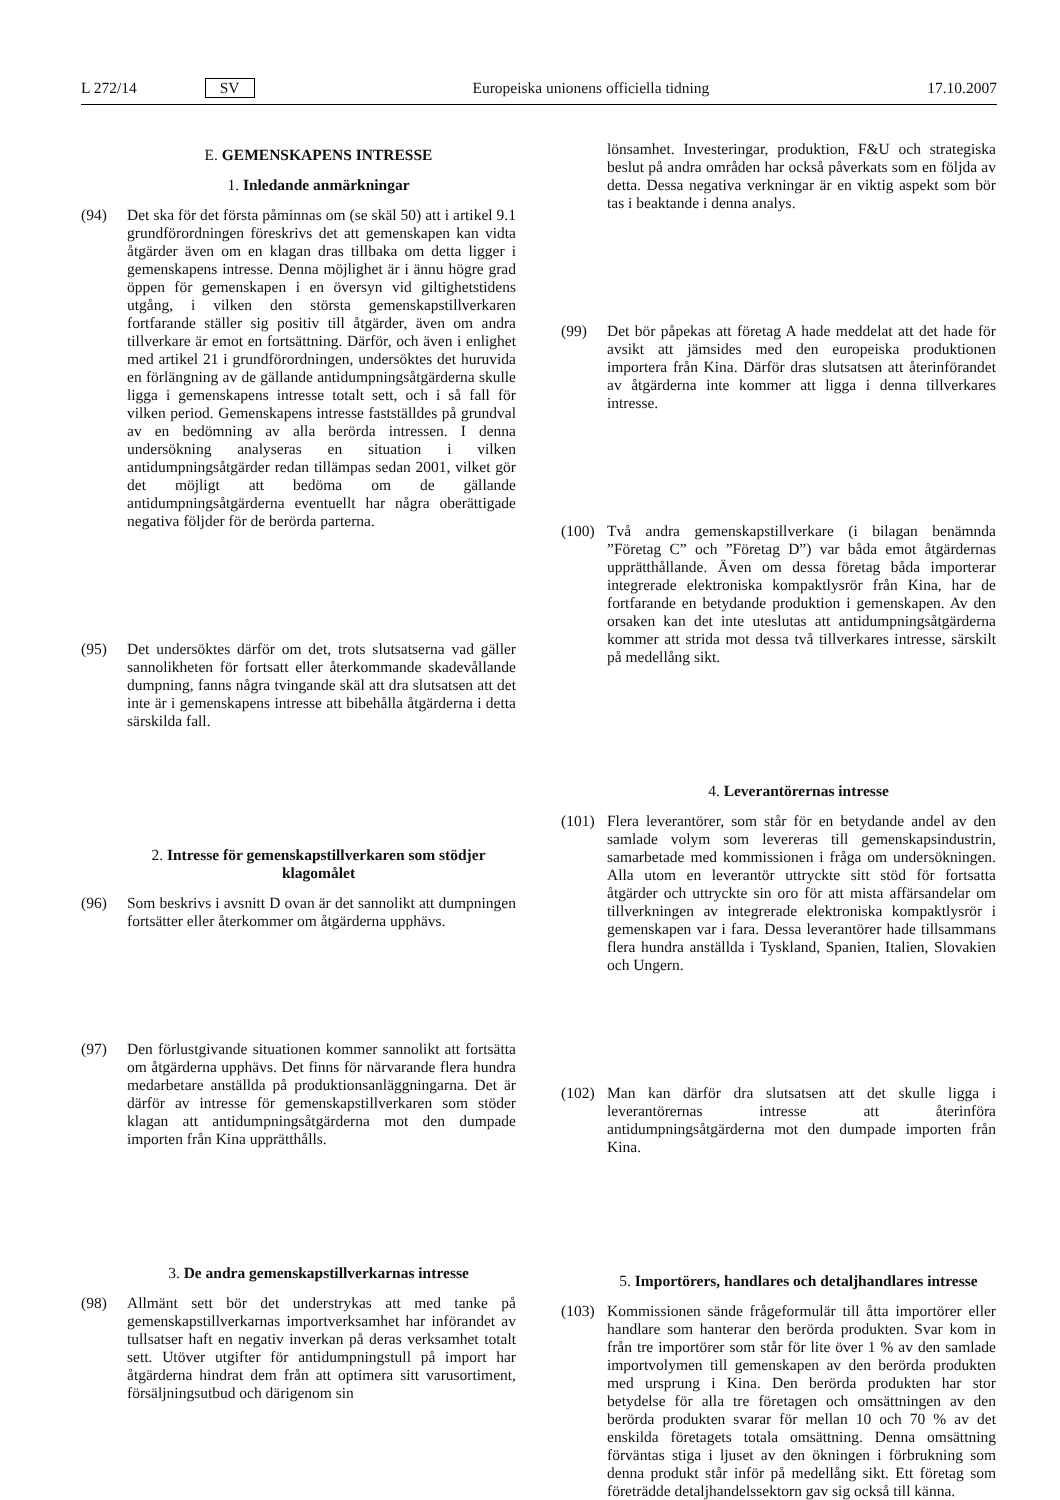L 272/14 SV Europeiska unionens officiella tidning 17.10.2007
E. GEMENSKAPENS INTRESSE
1. Inledande anmärkningar
(94) Det ska för det första påminnas om (se skäl 50) att i artikel 9.1 grundförordningen föreskrivs det att gemenskapen kan vidta åtgärder även om en klagan dras tillbaka om detta ligger i gemenskapens intresse. Denna möjlighet är i ännu högre grad öppen för gemenskapen i en översyn vid giltighetstidens utgång, i vilken den största gemenskapstillverkaren fortfarande ställer sig positiv till åtgärder, även om andra tillverkare är emot en fortsättning. Därför, och även i enlighet med artikel 21 i grundförordningen, undersöktes det huruvida en förlängning av de gällande antidumpningsåtgärderna skulle ligga i gemenskapens intresse totalt sett, och i så fall för vilken period. Gemenskapens intresse fastställdes på grundval av en bedömning av alla berörda intressen. I denna undersökning analyseras en situation i vilken antidumpningsåtgärder redan tillämpas sedan 2001, vilket gör det möjligt att bedöma om de gällande antidumpningsåtgärderna eventuellt har några oberättigade negativa följder för de berörda parterna.
(95) Det undersöktes därför om det, trots slutsatserna vad gäller sannolikheten för fortsatt eller återkommande skadevållande dumpning, fanns några tvingande skäl att dra slutsatsen att det inte är i gemenskapens intresse att bibehålla åtgärderna i detta särskilda fall.
2. Intresse för gemenskapstillverkaren som stödjer klagomålet
(96) Som beskrivs i avsnitt D ovan är det sannolikt att dumpningen fortsätter eller återkommer om åtgärderna upphävs.
(97) Den förlustgivande situationen kommer sannolikt att fortsätta om åtgärderna upphävs. Det finns för närvarande flera hundra medarbetare anställda på produktionsanläggningarna. Det är därför av intresse för gemenskapstillverkaren som stöder klagan att antidumpningsåtgärderna mot den dumpade importen från Kina upprätthålls.
3. De andra gemenskapstillverkarnas intresse
(98) Allmänt sett bör det understrykas att med tanke på gemenskapstillverkarnas importverksamhet har införandet av tullsatser haft en negativ inverkan på deras verksamhet totalt sett. Utöver utgifter för antidumpningstull på import har åtgärderna hindrat dem från att optimera sitt varusortiment, försäljningsutbud och därigenom sin
lönsamhet. Investeringar, produktion, F&U och strategiska beslut på andra områden har också påverkats som en följda av detta. Dessa negativa verkningar är en viktig aspekt som bör tas i beaktande i denna analys.
(99) Det bör påpekas att företag A hade meddelat att det hade för avsikt att jämsides med den europeiska produktionen importera från Kina. Därför dras slutsatsen att återinförandet av åtgärderna inte kommer att ligga i denna tillverkares intresse.
(100) Två andra gemenskapstillverkare (i bilagan benämnda ”Företag C” och ”Företag D”) var båda emot åtgärdernas upprätthållande. Även om dessa företag båda importerar integrerade elektroniska kompaktlysrör från Kina, har de fortfarande en betydande produktion i gemenskapen. Av den orsaken kan det inte uteslutas att antidumpningsåtgärderna kommer att strida mot dessa två tillverkares intresse, särskilt på medellång sikt.
4. Leverantörernas intresse
(101) Flera leverantörer, som står för en betydande andel av den samlade volym som levereras till gemenskapsindustrin, samarbetade med kommissionen i fråga om undersökningen. Alla utom en leverantör uttryckte sitt stöd för fortsatta åtgärder och uttryckte sin oro för att mista affärsandelar om tillverkningen av integrerade elektroniska kompaktlysrör i gemenskapen var i fara. Dessa leverantörer hade tillsammans flera hundra anställda i Tyskland, Spanien, Italien, Slovakien och Ungern.
(102) Man kan därför dra slutsatsen att det skulle ligga i leverantörernas intresse att återinföra antidumpningsåtgärderna mot den dumpade importen från Kina.
5. Importörers, handlares och detaljhandlares intresse
(103) Kommissionen sände frågeformulär till åtta importörer eller handlare som hanterar den berörda produkten. Svar kom in från tre importörer som står för lite över 1 % av den samlade importvolymen till gemenskapen av den berörda produkten med ursprung i Kina. Den berörda produkten har stor betydelse för alla tre företagen och omsättningen av den berörda produkten svarar för mellan 10 och 70 % av det enskilda företagets totala omsättning. Denna omsättning förväntas stiga i ljuset av den ökningen i förbrukning som denna produkt står inför på medellång sikt. Ett företag som företrädde detaljhandelssektorn gav sig också till känna.